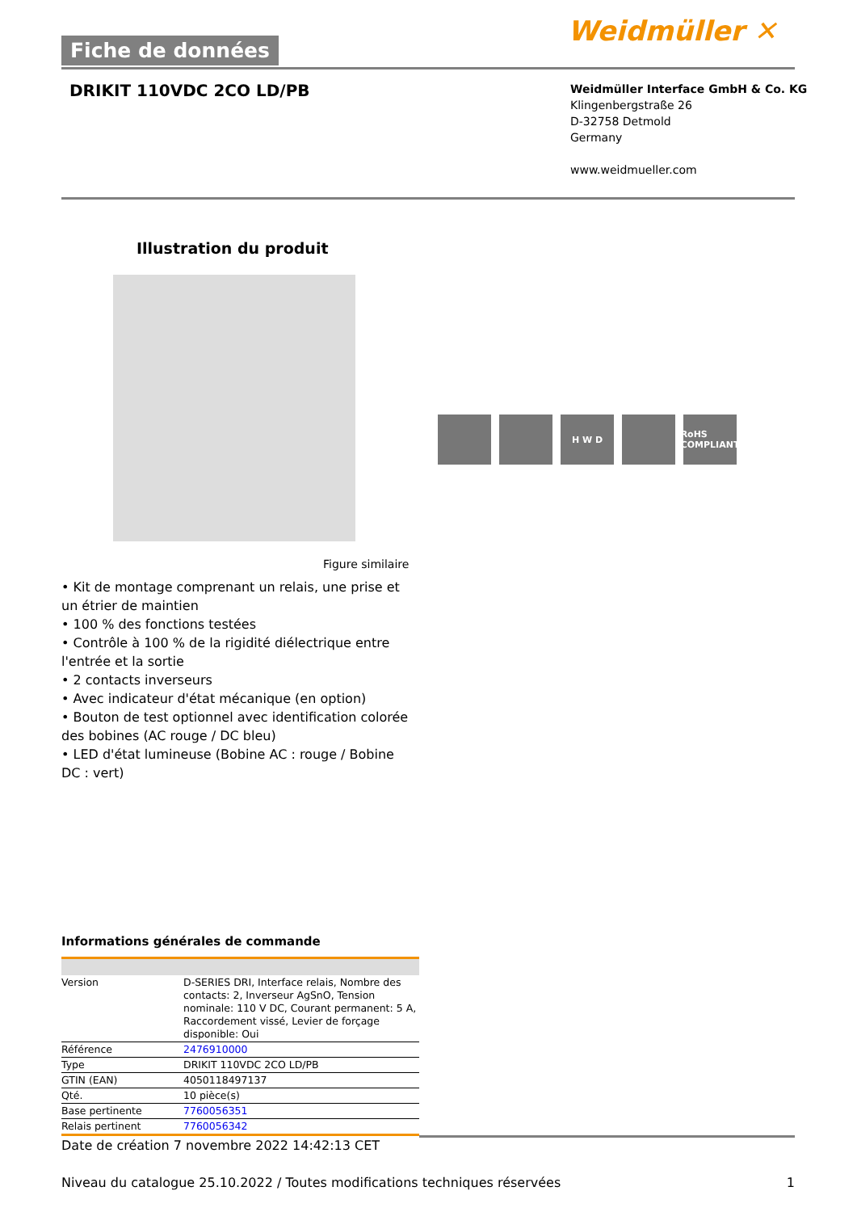Fiche de données
Weidmüller ✕
DRIKIT 110VDC 2CO LD/PB
Weidmüller Interface GmbH & Co. KG
Klingenbergstraße 26
D-32758 Detmold
Germany
www.weidmueller.com
Illustration du produit
H W D RoHS COMPLIANT
Figure similaire
• Kit de montage comprenant un relais, une prise et un étrier de maintien
• 100 % des fonctions testées
• Contrôle à 100 % de la rigidité diélectrique entre l'entrée et la sortie
• 2 contacts inverseurs
• Avec indicateur d'état mécanique (en option)
• Bouton de test optionnel avec identification colorée des bobines (AC rouge / DC bleu)
• LED d'état lumineuse (Bobine AC : rouge / Bobine DC : vert)
Informations générales de commande
| Version | D-SERIES DRI, Interface relais, Nombre des contacts: 2, Inverseur AgSnO, Tension nominale: 110 V DC, Courant permanent: 5 A, Raccordement vissé, Levier de forçage disponible: Oui |
| Référence | 2476910000 |
| Type | DRIKIT 110VDC 2CO LD/PB |
| GTIN (EAN) | 4050118497137 |
| Qté. | 10 pièce(s) |
| Base pertinente | 7760056351 |
| Relais pertinent | 7760056342 |
Date de création 7 novembre 2022 14:42:13 CET
Niveau du catalogue 25.10.2022 / Toutes modifications techniques réservées 1